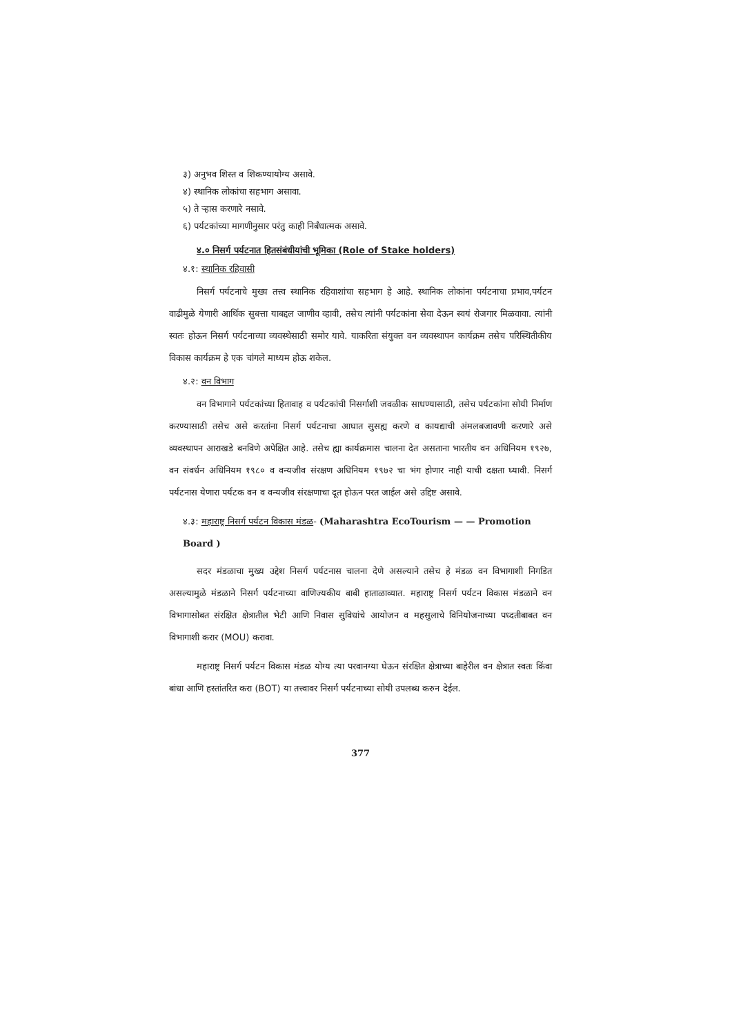३) अनुभव शिस्त व शिकण्यायोग्य असावे.
४) स्थानिक लोकांचा सहभाग असावा.
५) ते ऱ्हास करणारे नसावे.
६) पर्यटकांच्या मागणीनुसार परंतु काही निर्बंधात्मक असावे.
४.० निसर्ग पर्यटनात हितसंबंधीयांची भूमिका (Role of Stake holders)
४.१: स्थानिक रहिवासी
निसर्ग पर्यटनाचे मुख्य तत्त्व स्थानिक रहिवाशांचा सहभाग हे आहे. स्थानिक लोकांना पर्यटनाचा प्रभाव,पर्यटन वाढीमुळे येणारी आर्थिक सुबत्ता याबद्दल जाणीव व्हावी, तसेच त्यांनी पर्यटकांना सेवा देऊन स्वयं रोजगार मिळवावा. त्यांनी स्वतः होऊन निसर्ग पर्यटनाच्या व्यवस्थेसाठी समोर यावे. याकरिता संयुक्त वन व्यवस्थापन कार्यक्रम तसेच परिस्थितीकीय विकास कार्यक्रम हे एक चांगले माध्यम होऊ शकेल.
४.२: वन विभाग
वन विभागाने पर्यटकांच्या हितावाह व पर्यटकांची निसर्गाशी जवळीक साधण्यासाठी, तसेच पर्यटकांना सोयी निर्माण करण्यासाठी तसेच असे करतांना निसर्ग पर्यटनाचा आघात सुसह्य करणे व कायद्याची अंमलबजावणी करणारे असे व्यवस्थापन आराखडे बनविणे अपेक्षित आहे. तसेच ह्या कार्यक्रमास चालना देत असताना भारतीय वन अधिनियम १९२७, वन संवर्धन अधिनियम १९८० व वन्यजीव संरक्षण अधिनियम १९७२ चा भंग होणार नाही याची दक्षता घ्यावी. निसर्ग पर्यटनास येणारा पर्यटक वन व वन्यजीव संरक्षणाचा दूत होऊन परत जाईल असे उद्दिष्ट असावे.
४.३: महाराष्ट्र निसर्ग पर्यटन विकास मंडळ- (Maharashtra EcoTourism — — Promotion Board )
सदर मंडळाचा मुख्य उद्देश निसर्ग पर्यटनास चालना देणे असल्याने तसेच हे मंडळ वन विभागाशी निगडित असल्यामुळे मंडळाने निसर्ग पर्यटनाच्या वाणिज्यकीय बाबी हाताळाव्यात. महाराष्ट्र निसर्ग पर्यटन विकास मंडळाने वन विभागासोबत संरक्षित क्षेत्रातील भेटी आणि निवास सुविधांचे आयोजन व महसुलाचे विनियोजनाच्या पध्दतीबाबत वन विभागाशी करार (MOU) करावा.
महाराष्ट्र निसर्ग पर्यटन विकास मंडळ योग्य त्या परवानग्या घेऊन संरक्षित क्षेत्राच्या बाहेरील वन क्षेत्रात स्वतः किंवा बांधा आणि हस्तांतरित करा (BOT) या तत्त्वावर निसर्ग पर्यटनाच्या सोयी उपलब्ध करुन देईल.
377